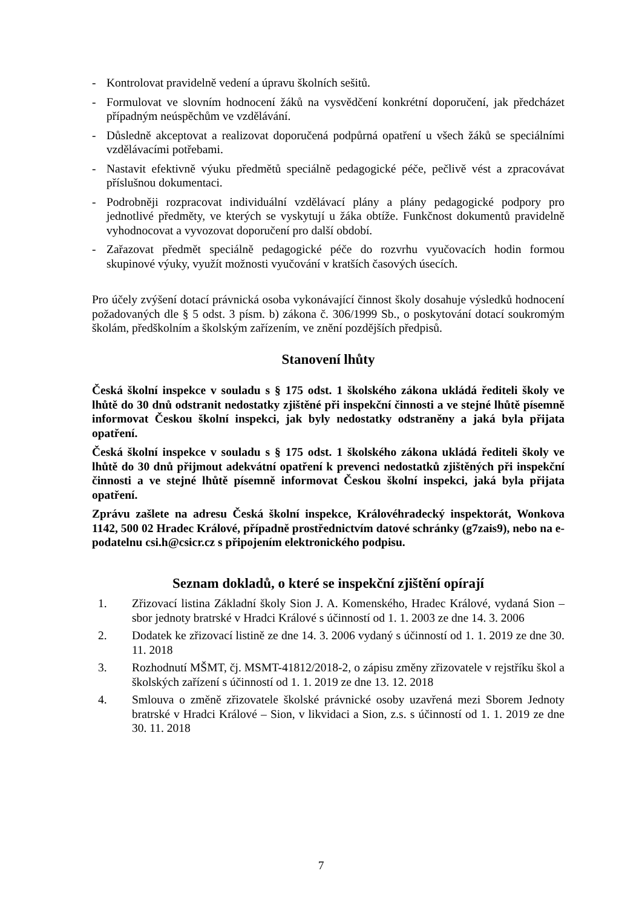- Kontrolovat pravidelně vedení a úpravu školních sešitů.
- Formulovat ve slovním hodnocení žáků na vysvědčení konkrétní doporučení, jak předcházet případným neúspěchům ve vzdělávání.
- Důsledně akceptovat a realizovat doporučená podpůrná opatření u všech žáků se speciálními vzdělávacími potřebami.
- Nastavit efektivně výuku předmětů speciálně pedagogické péče, pečlivě vést a zpracovávat příslušnou dokumentaci.
- Podrobněji rozpracovat individuální vzdělávací plány a plány pedagogické podpory pro jednotlivé předměty, ve kterých se vyskytují u žáka obtíže. Funkčnost dokumentů pravidelně vyhodnocovat a vyvozovat doporučení pro další období.
- Zařazovat předmět speciálně pedagogické péče do rozvrhu vyučovacích hodin formou skupinové výuky, využít možnosti vyučování v kratších časových úsecích.
Pro účely zvýšení dotací právnická osoba vykonávající činnost školy dosahuje výsledků hodnocení požadovaných dle § 5 odst. 3 písm. b) zákona č. 306/1999 Sb., o poskytování dotací soukromým školám, předškolním a školským zařízením, ve znění pozdějších předpisů.
Stanovení lhůty
Česká školní inspekce v souladu s § 175 odst. 1 školského zákona ukládá řediteli školy ve lhůtě do 30 dnů odstranit nedostatky zjištěné při inspekční činnosti a ve stejné lhůtě písemně informovat Českou školní inspekci, jak byly nedostatky odstraněny a jaká byla přijata opatření.
Česká školní inspekce v souladu s § 175 odst. 1 školského zákona ukládá řediteli školy ve lhůtě do 30 dnů přijmout adekvátní opatření k prevenci nedostatků zjištěných při inspekční činnosti a ve stejné lhůtě písemně informovat Českou školní inspekci, jaká byla přijata opatření.
Zprávu zašlete na adresu Česká školní inspekce, Královéhradecký inspektorát, Wonkova 1142, 500 02 Hradec Králové, případně prostřednictvím datové schránky (g7zais9), nebo na e-podatelnu csi.h@csicr.cz s připojením elektronického podpisu.
Seznam dokladů, o které se inspekční zjištění opírají
1. Zřizovací listina Základní školy Sion J. A. Komenského, Hradec Králové, vydaná Sion – sbor jednoty bratrské v Hradci Králové s účinností od 1. 1. 2003 ze dne 14. 3. 2006
2. Dodatek ke zřizovací listině ze dne 14. 3. 2006 vydaný s účinností od 1. 1. 2019 ze dne 30. 11. 2018
3. Rozhodnutí MŠMT, čj. MSMT-41812/2018-2, o zápisu změny zřizovatele v rejstříku škol a školských zařízení s účinností od 1. 1. 2019 ze dne 13. 12. 2018
4. Smlouva o změně zřizovatele školské právnické osoby uzavřená mezi Sborem Jednoty bratrské v Hradci Králové – Sion, v likvidaci a Sion, z.s. s účinností od 1. 1. 2019 ze dne 30. 11. 2018
7